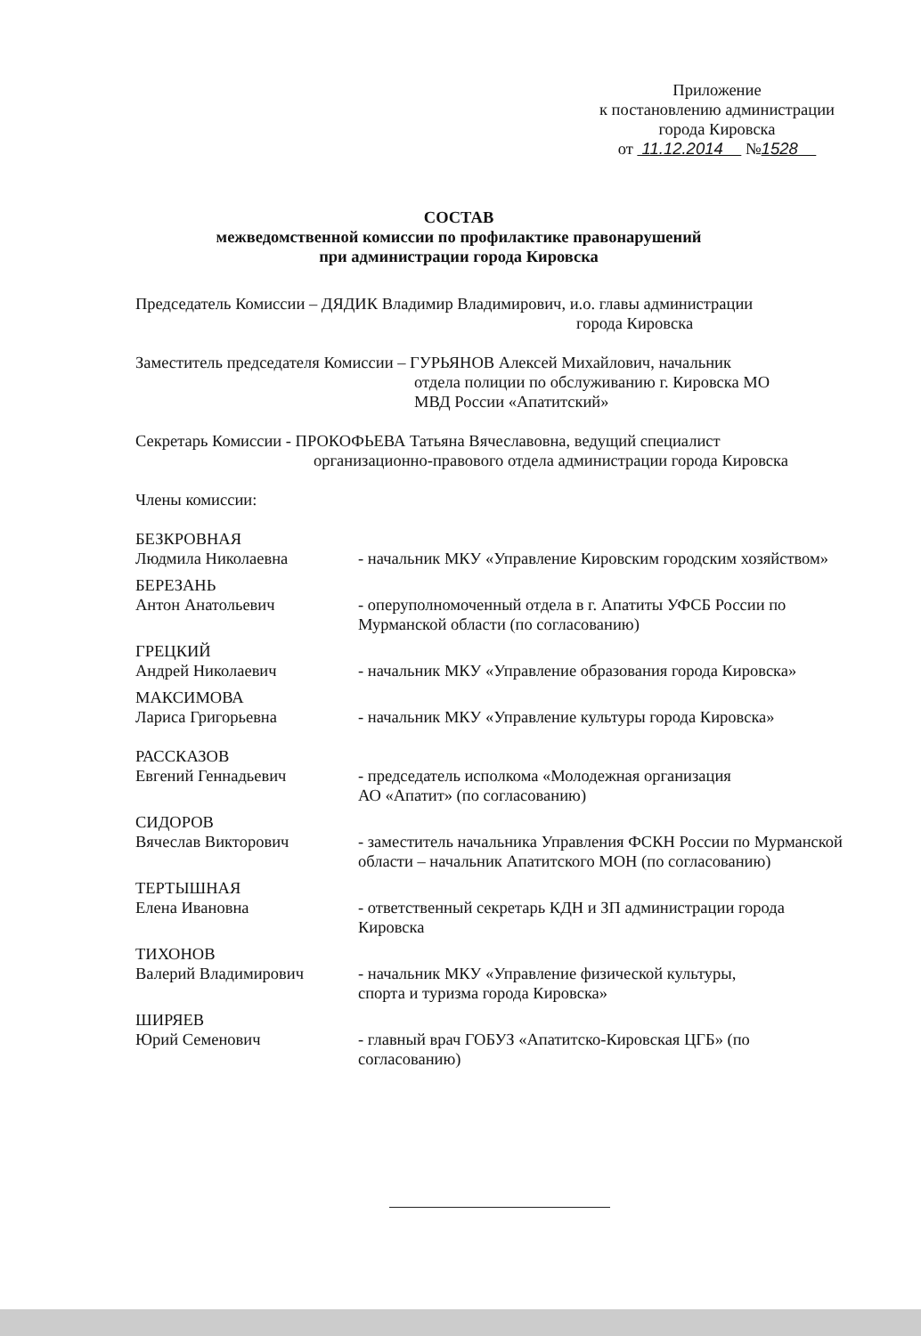Приложение
к постановлению администрации
города Кировска
от 11.12.2014 №1528
СОСТАВ
межведомственной комиссии по профилактике правонарушений
при администрации города Кировска
Председатель Комиссии – ДЯДИК Владимир Владимирович, и.о. главы администрации
города Кировска
Заместитель председателя Комиссии – ГУРЬЯНОВ Алексей Михайлович, начальник
отдела полиции по обслуживанию г. Кировска МО
МВД России «Апатитский»
Секретарь Комиссии - ПРОКОФЬЕВА Татьяна Вячеславовна, ведущий специалист
организационно-правового отдела администрации города Кировска
Члены комиссии:
БЕЗКРОВНАЯ
Людмила Николаевна - начальник МКУ «Управление Кировским городским хозяйством»
БЕРЕЗАНЬ
Антон Анатольевич - оперуполномоченный отдела в г. Апатиты УФСБ России по Мурманской области (по согласованию)
ГРЕЦКИЙ
Андрей Николаевич - начальник МКУ «Управление образования города Кировска»
МАКСИМОВА
Лариса Григорьевна - начальник МКУ «Управление культуры города Кировска»
РАССКАЗОВ
Евгений Геннадьевич - председатель исполкома «Молодежная организация
АО «Апатит» (по согласованию)
СИДОРОВ
Вячеслав Викторович - заместитель начальника Управления ФСКН России по Мурманской области – начальник Апатитского МОН (по согласованию)
ТЕРТЫШНАЯ
Елена Ивановна - ответственный секретарь КДН и ЗП администрации города Кировска
ТИХОНОВ
Валерий Владимирович - начальник МКУ «Управление физической культуры,
спорта и туризма города Кировска»
ШИРЯЕВ
Юрий Семенович - главный врач ГОБУЗ «Апатитско-Кировская ЦГБ» (по согласованию)